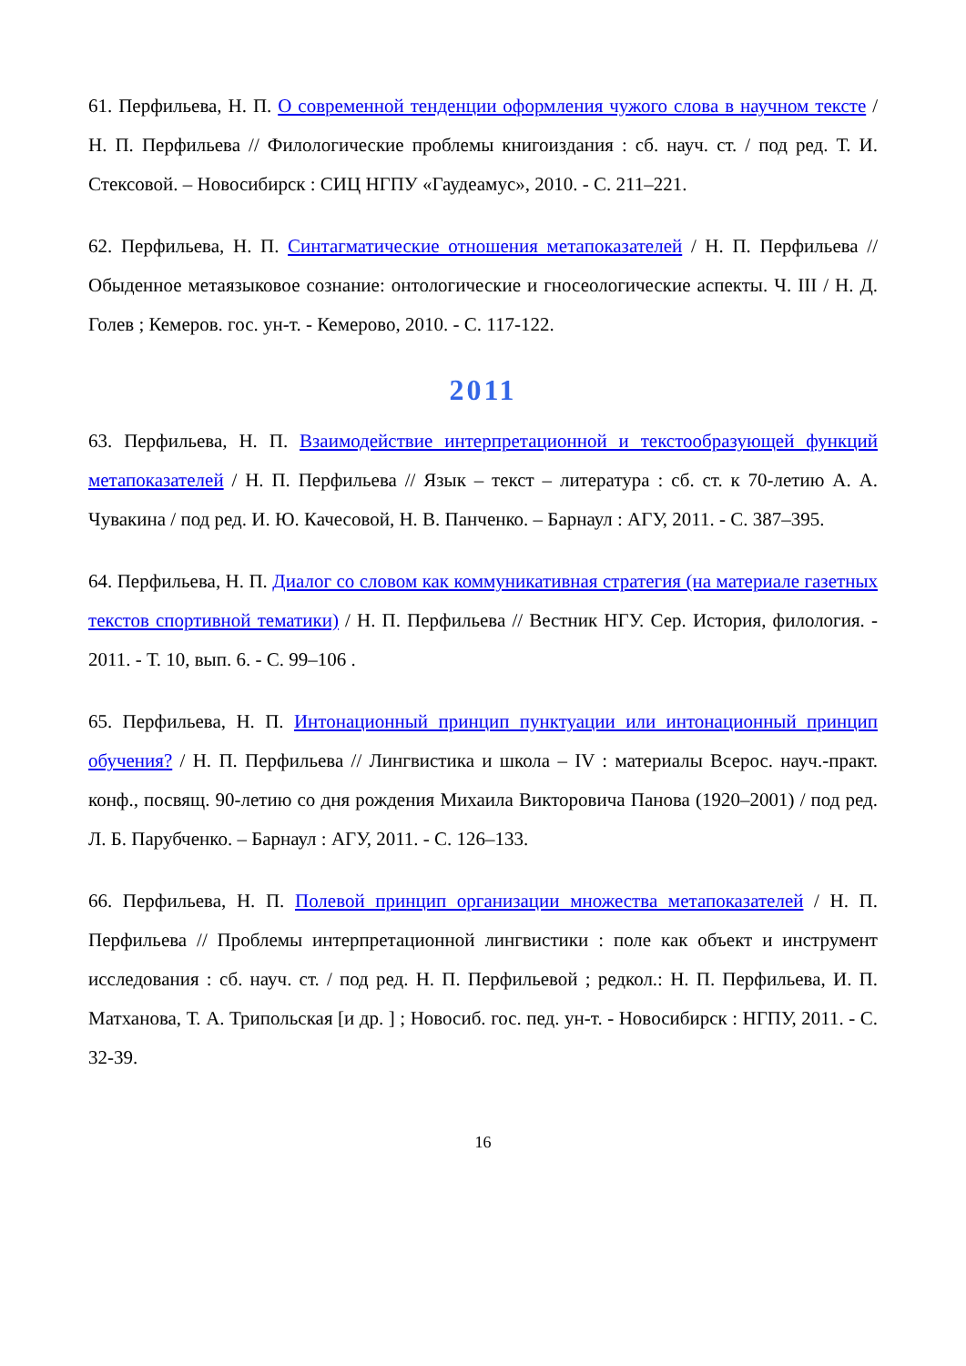61. Перфильева, Н. П. О современной тенденции оформления чужого слова в научном тексте / Н. П. Перфильева // Филологические проблемы книгоиздания : сб. науч. ст. / под ред. Т. И. Стексовой. – Новосибирск : СИЦ НГПУ «Гаудеамус», 2010. - С. 211–221.
62. Перфильева, Н. П. Синтагматические отношения метапоказателей / Н. П. Перфильева // Обыденное метаязыковое сознание: онтологические и гносеологические аспекты. Ч. III / Н. Д. Голев ; Кемеров. гос. ун-т. - Кемерово, 2010. - С. 117-122.
2011
63. Перфильева, Н. П. Взаимодействие интерпретационной и текстообразующей функций метапоказателей / Н. П. Перфильева // Язык – текст – литература : сб. ст. к 70-летию А. А. Чувакина / под ред. И. Ю. Качесовой, Н. В. Панченко. – Барнаул : АГУ, 2011. - С. 387–395.
64. Перфильева, Н. П. Диалог со словом как коммуникативная стратегия (на материале газетных текстов спортивной тематики) / Н. П. Перфильева // Вестник НГУ. Сер. История, филология. - 2011. - Т. 10, вып. 6. - С. 99–106 .
65. Перфильева, Н. П. Интонационный принцип пунктуации или интонационный принцип обучения? / Н. П. Перфильева // Лингвистика и школа – IV : материалы Всерос. науч.-практ. конф., посвящ. 90-летию со дня рождения Михаила Викторовича Панова (1920–2001) / под ред. Л. Б. Парубченко. – Барнаул : АГУ, 2011. - С. 126–133.
66. Перфильева, Н. П. Полевой принцип организации множества метапоказателей / Н. П. Перфильева // Проблемы интерпретационной лингвистики : поле как объект и инструмент исследования : сб. науч. ст. / под ред. Н. П. Перфильевой ; редкол.: Н. П. Перфильева, И. П. Матханова, Т. А. Трипольская [и др. ] ; Новосиб. гос. пед. ун-т. - Новосибирск : НГПУ, 2011. - С. 32-39.
16